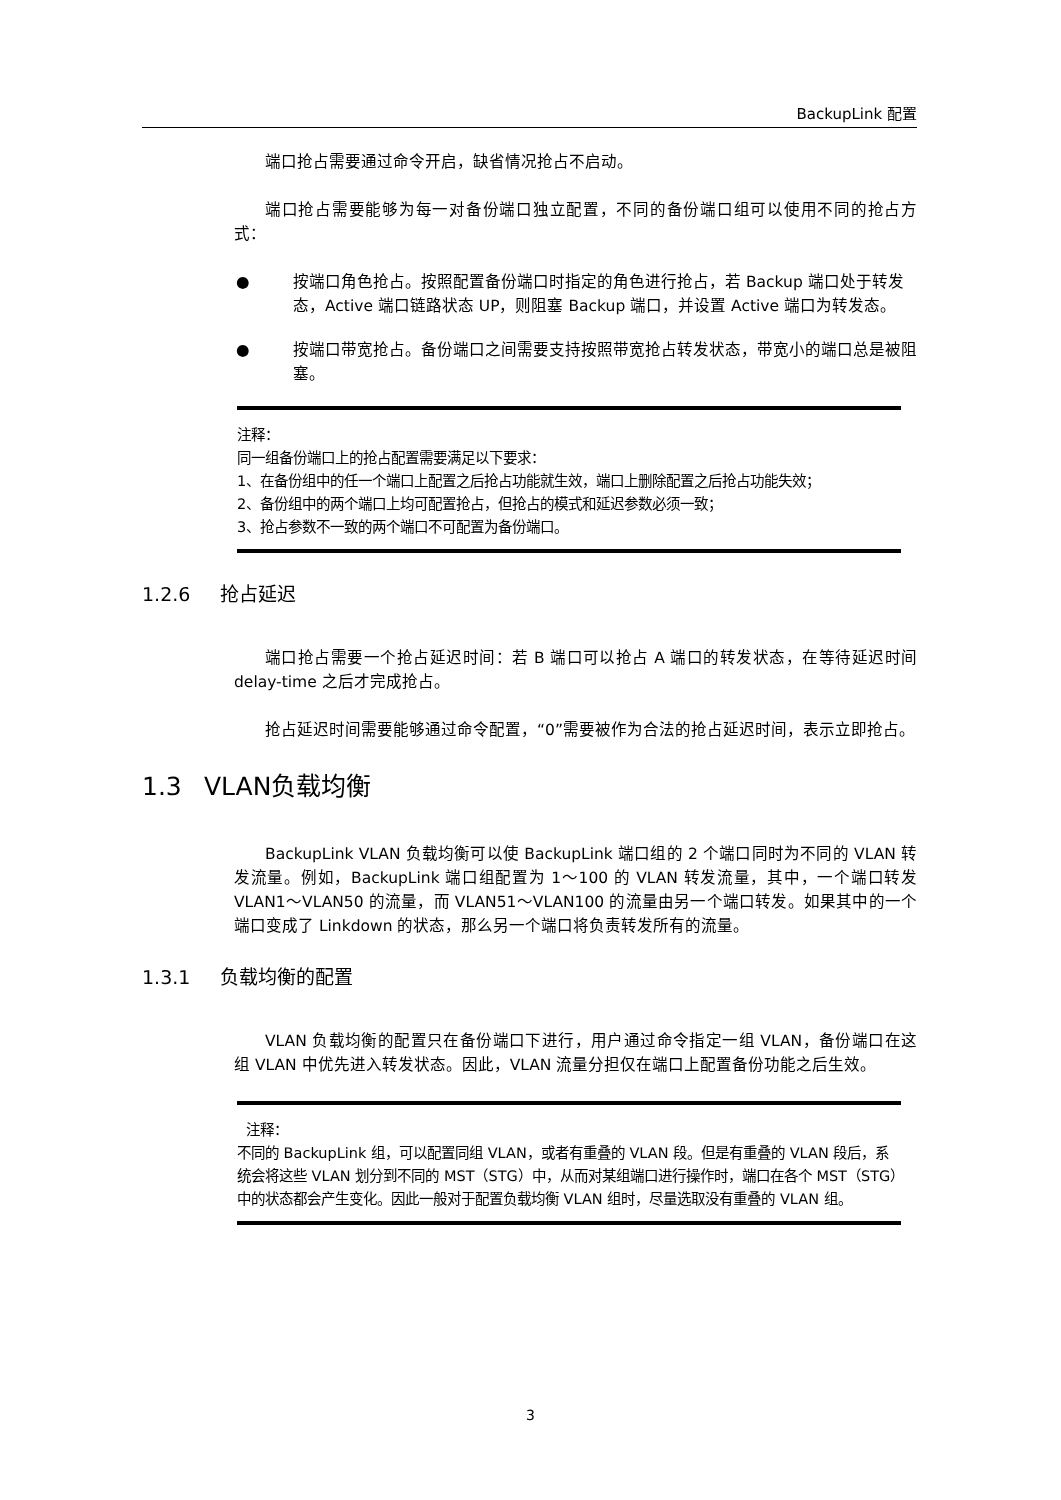BackupLink 配置
端口抢占需要通过命令开启，缺省情况抢占不启动。
端口抢占需要能够为每一对备份端口独立配置，不同的备份端口组可以使用不同的抢占方式：
● 按端口角色抢占。按照配置备份端口时指定的角色进行抢占，若 Backup 端口处于转发态，Active 端口链路状态 UP，则阻塞 Backup 端口，并设置 Active 端口为转发态。
● 按端口带宽抢占。备份端口之间需要支持按照带宽抢占转发状态，带宽小的端口总是被阻塞。
注释：
同一组备份端口上的抢占配置需要满足以下要求：
1、在备份组中的任一个端口上配置之后抢占功能就生效，端口上删除配置之后抢占功能失效；
2、备份组中的两个端口上均可配置抢占，但抢占的模式和延迟参数必须一致；
3、抢占参数不一致的两个端口不可配置为备份端口。
1.2.6 抢占延迟
端口抢占需要一个抢占延迟时间：若 B 端口可以抢占 A 端口的转发状态，在等待延迟时间 delay-time 之后才完成抢占。
抢占延迟时间需要能够通过命令配置，“0”需要被作为合法的抢占延迟时间，表示立即抢占。
1.3 VLAN负载均衡
BackupLink VLAN 负载均衡可以使 BackupLink 端口组的 2 个端口同时为不同的 VLAN 转发流量。例如，BackupLink 端口组配置为 1～100 的 VLAN 转发流量，其中，一个端口转发 VLAN1～VLAN50 的流量，而 VLAN51～VLAN100 的流量由另一个端口转发。如果其中的一个端口变成了 Linkdown 的状态，那么另一个端口将负责转发所有的流量。
1.3.1 负载均衡的配置
VLAN 负载均衡的配置只在备份端口下进行，用户通过命令指定一组 VLAN，备份端口在这组 VLAN 中优先进入转发状态。因此，VLAN 流量分担仅在端口上配置备份功能之后生效。
注释：
不同的 BackupLink 组，可以配置同组 VLAN，或者有重叠的 VLAN 段。但是有重叠的 VLAN 段后，系统会将这些 VLAN 划分到不同的 MST（STG）中，从而对某组端口进行操作时，端口在各个 MST（STG）中的状态都会产生变化。因此一般对于配置负载均衡 VLAN 组时，尽量选取没有重叠的 VLAN 组。
3